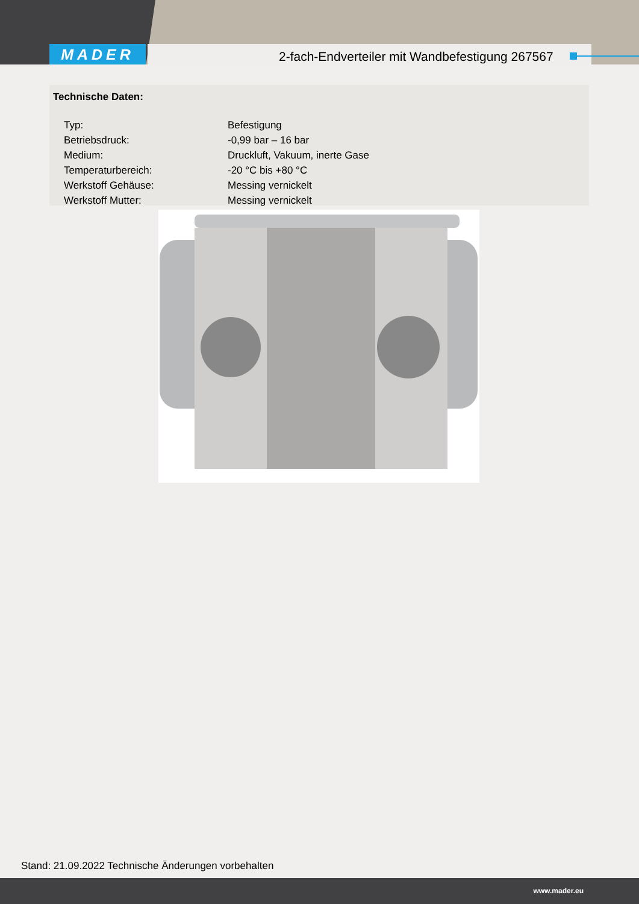MADER
2-fach-Endverteiler mit Wandbefestigung 267567
Technische Daten:
| Typ: | Befestigung |
| Betriebsdruck: | -0,99 bar – 16 bar |
| Medium: | Druckluft, Vakuum, inerte Gase |
| Temperaturbereich: | -20 °C bis +80 °C |
| Werkstoff Gehäuse: | Messing vernickelt |
| Werkstoff Mutter: | Messing vernickelt |
Stand: 21.09.2022 Technische Änderungen vorbehalten
www.mader.eu